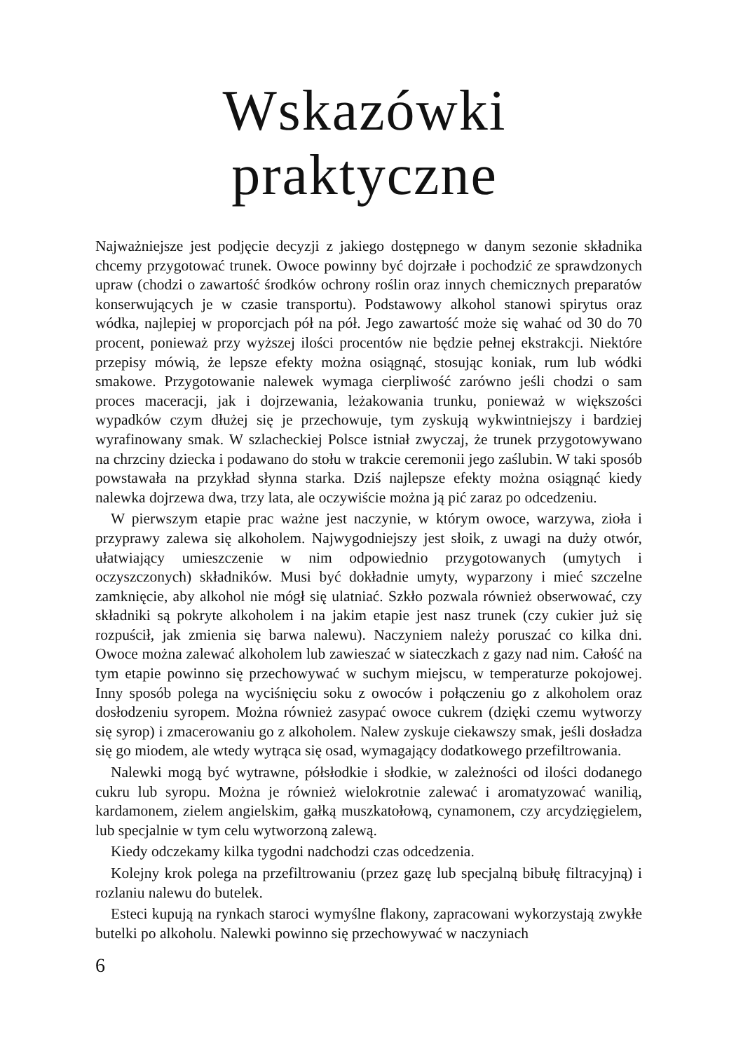Wskazówki
praktyczne
Najważniejsze jest podjęcie decyzji z jakiego dostępnego w danym sezonie składnika chcemy przygotować trunek. Owoce powinny być dojrzałe i pochodzić ze sprawdzonych upraw (chodzi o zawartość środków ochrony roślin oraz innych chemicznych preparatów konserwujących je w czasie transportu). Podstawowy alkohol stanowi spirytus oraz wódka, najlepiej w proporcjach pół na pół. Jego zawartość może się wahać od 30 do 70 procent, ponieważ przy wyższej ilości procentów nie będzie pełnej ekstrakcji. Niektóre przepisy mówią, że lepsze efekty można osiągnąć, stosując koniak, rum lub wódki smakowe. Przygotowanie nalewek wymaga cierpliwość zarówno jeśli chodzi o sam proces maceracji, jak i dojrzewania, leżakowania trunku, ponieważ w większości wypadków czym dłużej się je przechowuje, tym zyskują wykwintniejszy i bardziej wyrafinowany smak. W szlacheckiej Polsce istniał zwyczaj, że trunek przygotowywano na chrzciny dziecka i podawano do stołu w trakcie ceremonii jego zaślubin. W taki sposób powstawała na przykład słynna starka. Dziś najlepsze efekty można osiągnąć kiedy nalewka dojrzewa dwa, trzy lata, ale oczywiście można ją pić zaraz po odcedzeniu.
W pierwszym etapie prac ważne jest naczynie, w którym owoce, warzywa, zioła i przyprawy zalewa się alkoholem. Najwygodniejszy jest słoik, z uwagi na duży otwór, ułatwiający umieszczenie w nim odpowiednio przygotowanych (umytych i oczyszczonych) składników. Musi być dokładnie umyty, wyparzony i mieć szczelne zamknięcie, aby alkohol nie mógł się ulatniać. Szkło pozwala również obserwować, czy składniki są pokryte alkoholem i na jakim etapie jest nasz trunek (czy cukier już się rozpuścił, jak zmienia się barwa nalewu). Naczyniem należy poruszać co kilka dni. Owoce można zalewać alkoholem lub zawieszać w siateczkach z gazy nad nim. Całość na tym etapie powinno się przechowywać w suchym miejscu, w temperaturze pokojowej. Inny sposób polega na wyciśnięciu soku z owoców i połączeniu go z alkoholem oraz dosłodzeniu syropem. Można również zasypać owoce cukrem (dzięki czemu wytworzy się syrop) i zmacerowaniu go z alkoholem. Nalew zyskuje ciekawszy smak, jeśli dosładza się go miodem, ale wtedy wytrąca się osad, wymagający dodatkowego przefiltrowania.
Nalewki mogą być wytrawne, półsłodkie i słodkie, w zależności od ilości dodanego cukru lub syropu. Można je również wielokrotnie zalewać i aromatyzować wanilią, kardamonem, zielem angielskim, gałką muszkatołową, cynamonem, czy arcydzięgielem, lub specjalnie w tym celu wytworzoną zalewą.
Kiedy odczekamy kilka tygodni nadchodzi czas odcedzenia.
Kolejny krok polega na przefiltrowaniu (przez gazę lub specjalną bibułę filtracyjną) i rozlaniu nalewu do butelek.
Esteci kupują na rynkach staroci wymyślne flakony, zapracowani wykorzystają zwykłe butelki po alkoholu. Nalewki powinno się przechowywać w naczyniach
6